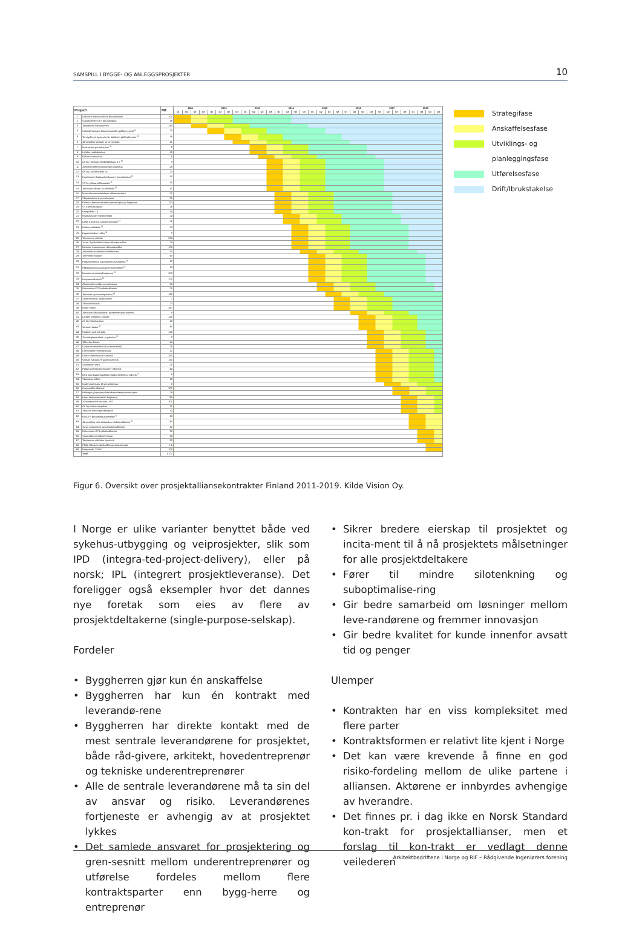SAMSPILL I BYGGE- OG ANLEGGSPROSJEKTER 10
| Project | | M€ | 2011 2012 2013 2014 2015 2016 2017 2018 Q1 Q2 Q3 Q4 Q1 Q2 Q3 Q4 Q1 Q2 Q3 Q4 Q1 Q2 Q3 Q4 Q1 Q2 Q3 Q4 Q1 Q2 Q3 Q4 Q1 Q2 Q3 Q4 Q1 Q2 Q3 Q4 |
| --- | --- | --- | --- |
| 1 | Lielahti-Kokemäki radan peruskorjaus | 100 | |
| 2 | Vuolukiventie 1b:n peruskorjaus | 18 | |
| 3 | Tampereen Rantatunneli | 180 | |
| 4 | Helsinki-Vantaan liikennealueiden päällystystyöt <sup>1)</sup> | 20 | |
| 5 | Terveyden ja hyvinvoinnin laitoksen pääarakennus <sup>2)</sup> | 18 | |
| 6 | Järvenpään sosiaali- ja terveystalo | 51 | |
| 7 | Franzenian peruskorjaus <sup>3)</sup> | 6 | |
| 8 | Lahden matkakeskus | 19 | |
| 9 | Paklan alueurakka | 8 | |
| 10 | As Oy Helsingin Retkeilijänkatu 3-7 <sup>4)</sup> | 9 | |
| 11 | Jyrkkälän lähiön julkisivuperuskorjaus | 28 | |
| 12 | As Oy Gunillankallio 10 | 13 | |
| 13 | Hanasaaren kulttuurikeskuksen peruskorjaus <sup>2)</sup> | 30 | |
| 14 | VTT:n ydinturvallisuustalo <sup>2)</sup> | 30 | |
| 15 | Joensuun oikeus- ja poliisitalo <sup>2)</sup> | 31 | |
| 16 | Naantalin voimalaitoksen allianssiurakka | 50 | |
| 17 | Yliopistonkatu 4 peruskorjaus | 25 | |
| 18 | Kainuun keskussairaalan peruskorjaus ja laajennus | 153 | |
| 19 | VT 6 peruskorjaus | 76 | |
| 20 | Kempeleen TK | 14 | |
| 21 | Hiukkavaaran monitoimitalo | 24 | |
| 22 | LaNa (Lasten ja naisten sairaala) <sup>5)</sup> | 75 | |
| 23 | Kotkan poliisitalo <sup>2)</sup> | 20 | |
| 24 | Espoonlahden kirkko <sup>3)</sup> | 8 | |
| 25 | Tampereen raitiotie | 280 | |
| 26 | Turun Syvälahden koulun allianssiurakka | 28 | |
| 27 | Finavian Asematason allianssiurakka | 100 | |
| 28 | Jakomäen keskusen kehittäminen | 50 | |
| 29 | Tammelan stadion | 60 | |
| 30 | Pohjankartanon koulusaneerausohjelma <sup>5)</sup> | 10 | |
| 31 | Pitkäkankaan koulusaneerausohjelma <sup>5)</sup> | 10 | |
| 32 | Finavian terminaalilaajennus <sup>3)</sup> | 300 | |
| 33 | Harppuunakortteli <sup>5)</sup> | 100 | |
| 34 | Äänekosken radan peruskorjaus | 80 | |
| 35 | Rataverkon KP2-palveluallianssi | 25 | |
| 36 | Tesoman hyvinvointipalvelut <sup>6)</sup> | 140 | |
| 37 | Suomenlinnan huoltotunneli | 7 | |
| 38 | Ylimaarian koulu | 23 | |
| 39 | Raide-Jokeri | 367 | |
| 40 | Joensuun ulkovalaistus- ja liikennevalot -palvelu | 8 | |
| 41 | Lahden eteläinen kehätie | 150 | |
| 42 | As Oy Raitinkartano | 10 | |
| 43 | Vantaan koulut <sup>5)</sup> | 40 | |
| 44 | Kuopion uusi sairaala | 120 | |
| 45 | Tietotekijärjestelmä- ja palvelut <sup>7)</sup> | 8 | |
| 46 | Tikkurilan kirkko | 44 | |
| 47 | Lohjan monitoimitalo (Laurentiustalo) | 25 | |
| 48 | Keravanjoen yhtenäiskoulu | 32 | |
| 49 | Kanta-Hämeen uusi sairaala | 350 | |
| 50 | Vaasan sairaala H-uudisrakennus | 130 | |
| 51 | Savilahden infra | 25 | |
| 52 | Paklan palvelurakennukset -allianssi | 40 | |
| 53 | Infra-alan kustannuslaskentajärjestelmä ja -palvelu <sup>7)</sup> | 8 | |
| 54 | Ylivieskan kirkko | 10 | |
| 55 | Uudenmaankatu 16 peruskorjaus | 8 | |
| 56 | Kruunusillat-allianssi | 300 | |
| 57 | Helsingin yliopiston pääarakennuksen peruskorjaus | 28 | |
| 58 | Lapin keskussairaalan laajennus | 118 | |
| 59 | Tulevaisuuden sairaala OYS | 300 | |
| 60 | As Oy Kulttuurimajakka | 15 | |
| 61 | Tapiolan kirkon peruskorjaus | 13 | |
| 62 | HOAS:n peruskorjauskonsepti <sup>5)</sup> | 15 | |
| 63 | Järvenpään yhtenäiskoulun elinkaariallianssi <sup>8)</sup> | 40 | |
| 64 | Turun katuverkon kunnossapitoallianssi | 32 | |
| 65 | Rataverkon KP1-palveluallianssi | 30 | |
| 66 | Suomalais-venäläinen koulu | 25 | |
| 67 | Tampereen raitiotien operointi | 90 | |
| 68 | Päijät-Hämeen jätehuollon aurinkovoimala | 1,5 | |
| 69 | Hippostalo, TOAS | 100 | |
| | Total | 4702 | |
Strategifase
Anskaffelsesfase
Utviklings- og
planleggingsfase
Utførelsesfase
Drift/Ibrukstakelse
Figur 6. Oversikt over prosjektalliansekontrakter Finland 2011-2019. Kilde Vision Oy.
I Norge er ulike varianter benyttet både ved sykehus-utbygging og veiprosjekter, slik som IPD (integra-ted-project-delivery), eller på norsk; IPL (integrert prosjektleveranse). Det foreligger også eksempler hvor det dannes nye foretak som eies av flere av prosjektdeltakerne (single-purpose-selskap).
Fordeler
• Byggherren gjør kun én anskaffelse
• Byggherren har kun én kontrakt med leverandø-rene
• Byggherren har direkte kontakt med de mest sentrale leverandørene for prosjektet, både råd-givere, arkitekt, hovedentreprenør og tekniske underentreprenører
• Alle de sentrale leverandørene må ta sin del av ansvar og risiko. Leverandørenes fortjeneste er avhengig av at prosjektet lykkes
• Det samlede ansvaret for prosjektering og gren-sesnitt mellom underentreprenører og utførelse fordeles mellom flere kontraktsparter enn bygg-herre og entreprenør
• Sikrer bredere eierskap til prosjektet og incita-ment til å nå prosjektets målsetninger for alle prosjektdeltakere
• Fører til mindre silotenkning og suboptimalise-ring
• Gir bedre samarbeid om løsninger mellom leve-randørene og fremmer innovasjon
• Gir bedre kvalitet for kunde innenfor avsatt tid og penger
Ulemper
• Kontrakten har en viss kompleksitet med flere parter
• Kontraktsformen er relativt lite kjent i Norge
• Det kan være krevende å finne en god risiko-fordeling mellom de ulike partene i alliansen. Aktørene er innbyrdes avhengige av hverandre.
• Det finnes pr. i dag ikke en Norsk Standard kon-trakt for prosjektallianser, men et forslag til kon-trakt er vedlagt denne veilederen
Arkitektbedriftene i Norge og RIF – Rådgivende Ingeniørers forening